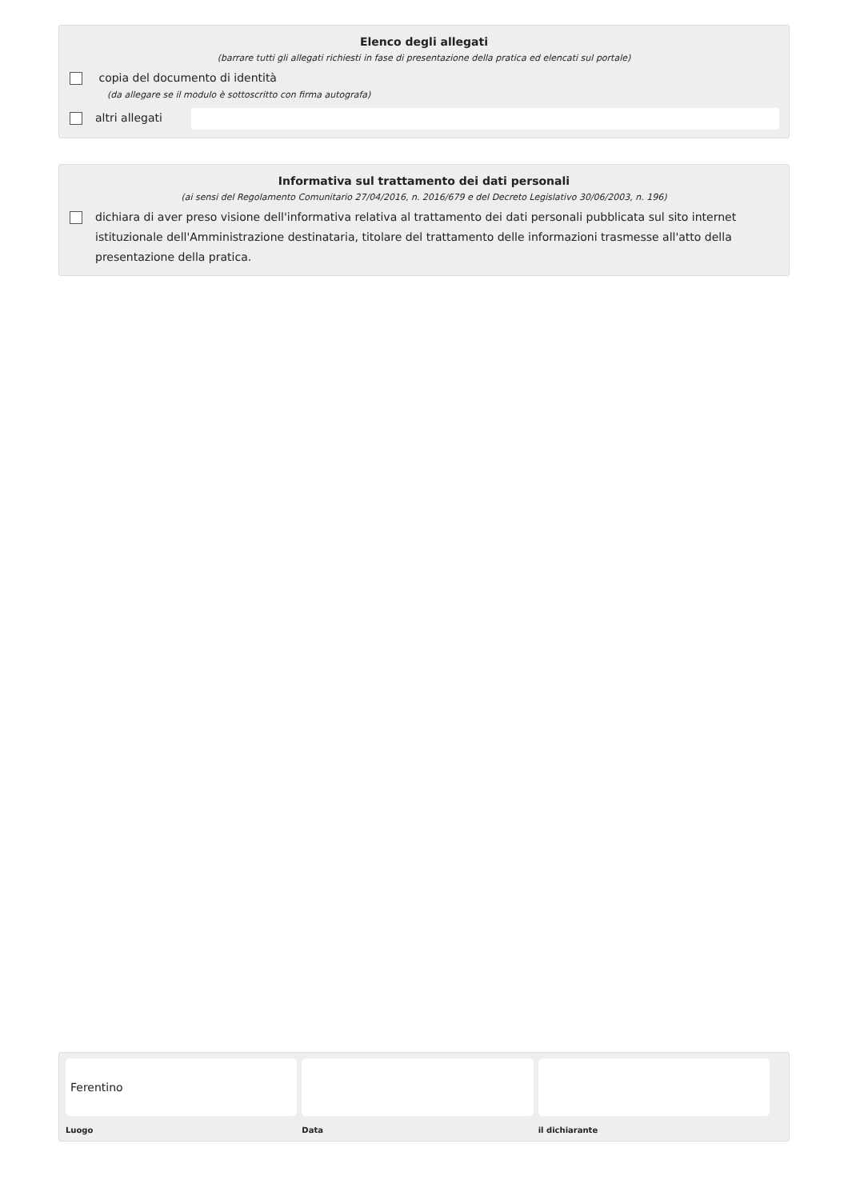Elenco degli allegati
(barrare tutti gli allegati richiesti in fase di presentazione della pratica ed elencati sul portale)
copia del documento di identità
(da allegare se il modulo è sottoscritto con firma autografa)
altri allegati
Informativa sul trattamento dei dati personali
(ai sensi del Regolamento Comunitario 27/04/2016, n. 2016/679 e del Decreto Legislativo 30/06/2003, n. 196)
dichiara di aver preso visione dell'informativa relativa al trattamento dei dati personali pubblicata sul sito internet istituzionale dell'Amministrazione destinataria, titolare del trattamento delle informazioni trasmesse all'atto della presentazione della pratica.
Ferentino
Luogo
Data il dichiarante